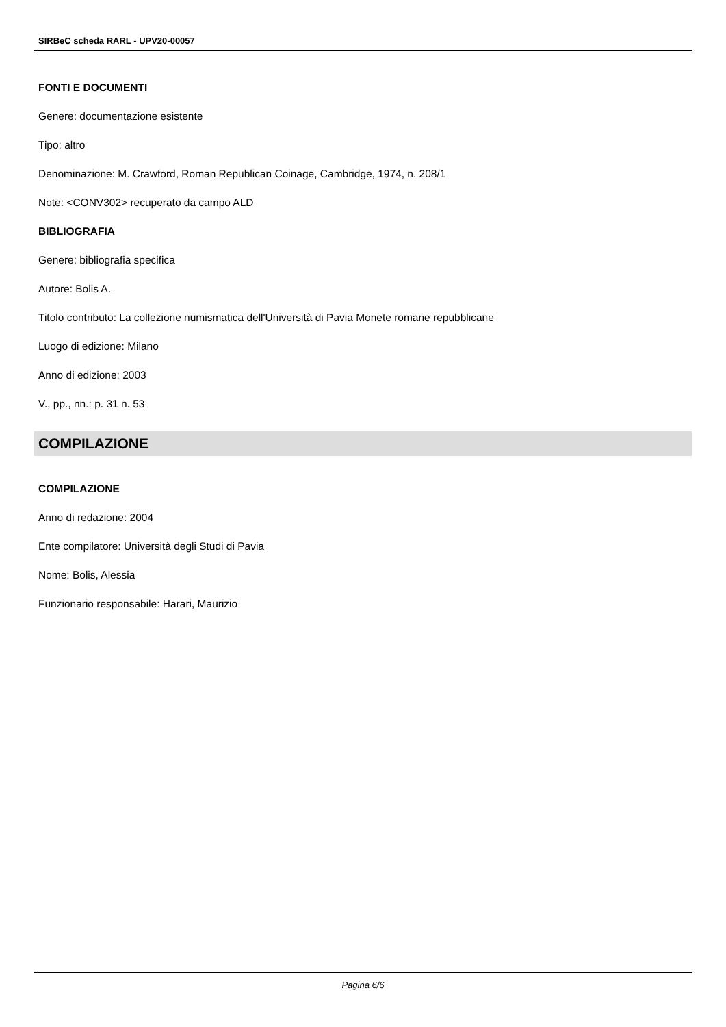SIRBeC scheda RARL - UPV20-00057
FONTI E DOCUMENTI
Genere: documentazione esistente
Tipo: altro
Denominazione: M. Crawford, Roman Republican Coinage, Cambridge, 1974, n. 208/1
Note: <CONV302> recuperato da campo ALD
BIBLIOGRAFIA
Genere: bibliografia specifica
Autore: Bolis A.
Titolo contributo: La collezione numismatica dell'Università di Pavia Monete romane repubblicane
Luogo di edizione: Milano
Anno di edizione: 2003
V., pp., nn.: p. 31 n. 53
COMPILAZIONE
COMPILAZIONE
Anno di redazione: 2004
Ente compilatore: Università degli Studi di Pavia
Nome: Bolis, Alessia
Funzionario responsabile: Harari, Maurizio
Pagina 6/6